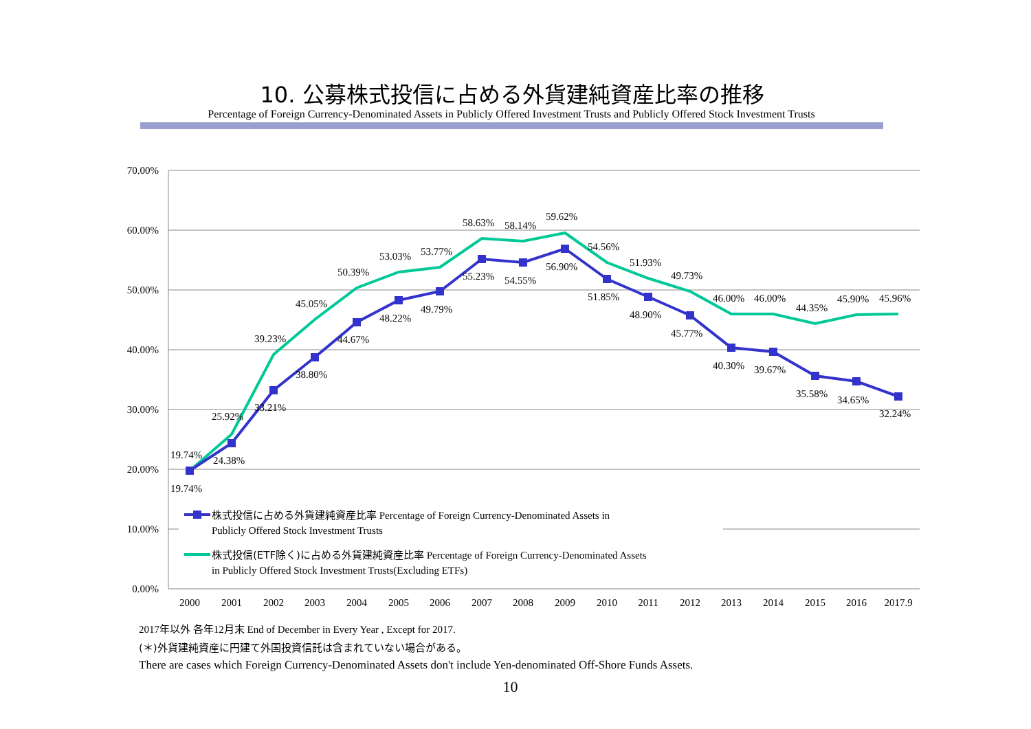10. 公募株式投信に占める外貨建純資産比率の推移
Percentage of Foreign Currency-Denominated Assets in Publicly Offered Investment Trusts and Publicly Offered Stock Investment Trusts
70.00%
60.00%
50.00%
40.00%
30.00%
20.00%
10.00%
0.00%
2000
2001
2002
2003
2004
2005
2006
2007
2008
2009
2010
2011
2012
2013
2014
2015
2016
2017.9
19.74%
19.74%
25.92%
24.38%
39.23%
33.21%
45.05%
38.80%
50.39%
44.67%
53.03%
48.22%
53.77%
49.79%
58.63%
55.23%
58.14%
54.55%
59.62%
56.90%
54.56%
51.85%
51.93%
48.90%
49.73%
45.77%
46.00%
40.30%
46.00%
39.67%
44.35%
35.58%
45.90%
34.65%
45.96%
32.24%
株式投信に占める外貨建純資産比率 Percentage of Foreign Currency-Denominated Assets in
Publicly Offered Stock Investment Trusts
株式投信(ETF除く)に占める外貨建純資産比率 Percentage of Foreign Currency-Denominated Assets
in Publicly Offered Stock Investment Trusts(Excluding ETFs)
2017年以外 各年12月末 End of December in Every Year , Except for 2017.
(＊)外貨建純資産に円建て外国投資信託は含まれていない場合がある。
There are cases which Foreign Currency-Denominated Assets don't include Yen-denominated Off-Shore Funds Assets.
10